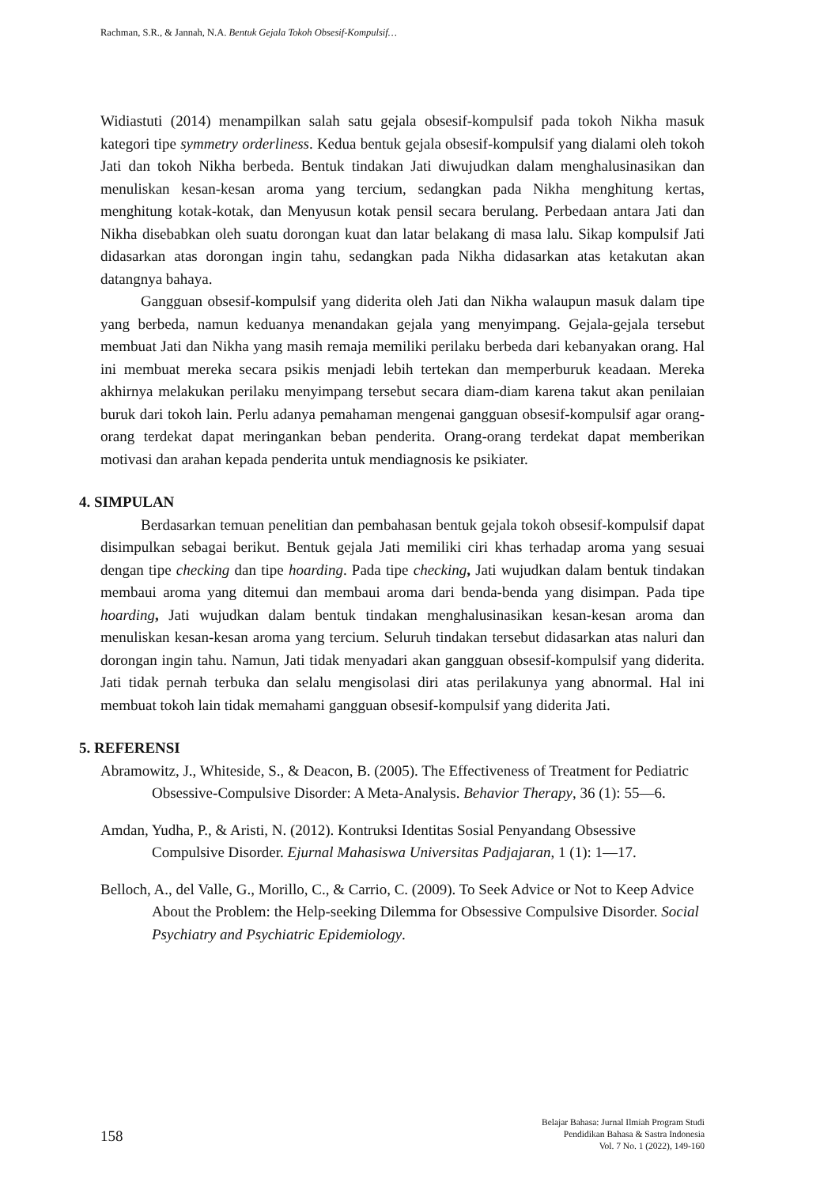Rachman, S.R., & Jannah, N.A. Bentuk Gejala Tokoh Obsesif-Kompulsif…
Widiastuti (2014) menampilkan salah satu gejala obsesif-kompulsif pada tokoh Nikha masuk kategori tipe symmetry orderliness. Kedua bentuk gejala obsesif-kompulsif yang dialami oleh tokoh Jati dan tokoh Nikha berbeda. Bentuk tindakan Jati diwujudkan dalam menghalusinasikan dan menuliskan kesan-kesan aroma yang tercium, sedangkan pada Nikha menghitung kertas, menghitung kotak-kotak, dan Menyusun kotak pensil secara berulang. Perbedaan antara Jati dan Nikha disebabkan oleh suatu dorongan kuat dan latar belakang di masa lalu. Sikap kompulsif Jati didasarkan atas dorongan ingin tahu, sedangkan pada Nikha didasarkan atas ketakutan akan datangnya bahaya.
Gangguan obsesif-kompulsif yang diderita oleh Jati dan Nikha walaupun masuk dalam tipe yang berbeda, namun keduanya menandakan gejala yang menyimpang. Gejala-gejala tersebut membuat Jati dan Nikha yang masih remaja memiliki perilaku berbeda dari kebanyakan orang. Hal ini membuat mereka secara psikis menjadi lebih tertekan dan memperburuk keadaan. Mereka akhirnya melakukan perilaku menyimpang tersebut secara diam-diam karena takut akan penilaian buruk dari tokoh lain. Perlu adanya pemahaman mengenai gangguan obsesif-kompulsif agar orang-orang terdekat dapat meringankan beban penderita. Orang-orang terdekat dapat memberikan motivasi dan arahan kepada penderita untuk mendiagnosis ke psikiater.
4. SIMPULAN
Berdasarkan temuan penelitian dan pembahasan bentuk gejala tokoh obsesif-kompulsif dapat disimpulkan sebagai berikut. Bentuk gejala Jati memiliki ciri khas terhadap aroma yang sesuai dengan tipe checking dan tipe hoarding. Pada tipe checking, Jati wujudkan dalam bentuk tindakan membaui aroma yang ditemui dan membaui aroma dari benda-benda yang disimpan. Pada tipe hoarding, Jati wujudkan dalam bentuk tindakan menghalusinasikan kesan-kesan aroma dan menuliskan kesan-kesan aroma yang tercium. Seluruh tindakan tersebut didasarkan atas naluri dan dorongan ingin tahu. Namun, Jati tidak menyadari akan gangguan obsesif-kompulsif yang diderita. Jati tidak pernah terbuka dan selalu mengisolasi diri atas perilakunya yang abnormal. Hal ini membuat tokoh lain tidak memahami gangguan obsesif-kompulsif yang diderita Jati.
5. REFERENSI
Abramowitz, J., Whiteside, S., & Deacon, B. (2005). The Effectiveness of Treatment for Pediatric Obsessive-Compulsive Disorder: A Meta-Analysis. Behavior Therapy, 36 (1): 55—6.
Amdan, Yudha, P., & Aristi, N. (2012). Kontruksi Identitas Sosial Penyandang Obsessive Compulsive Disorder. Ejurnal Mahasiswa Universitas Padjajaran, 1 (1): 1—17.
Belloch, A., del Valle, G., Morillo, C., & Carrio, C. (2009). To Seek Advice or Not to Keep Advice About the Problem: the Help-seeking Dilemma for Obsessive Compulsive Disorder. Social Psychiatry and Psychiatric Epidemiology.
158
Belajar Bahasa: Jurnal Ilmiah Program Studi
Pendidikan Bahasa & Sastra Indonesia
Vol. 7 No. 1 (2022), 149-160